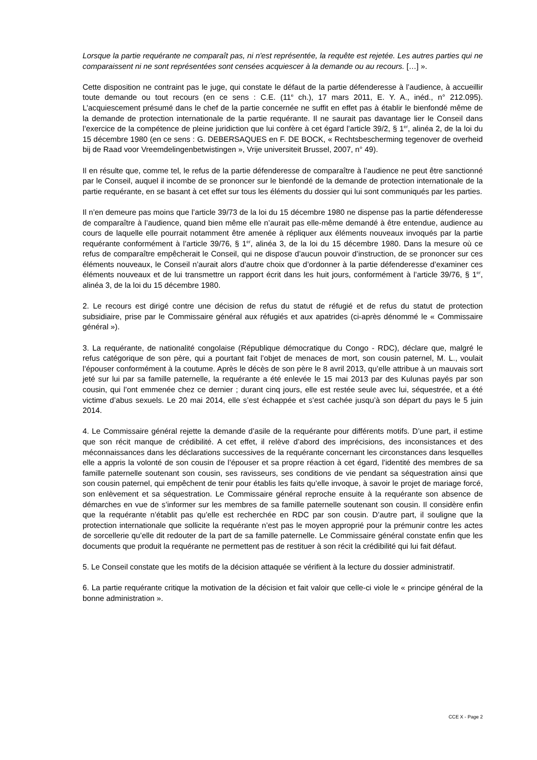Lorsque la partie requérante ne comparaît pas, ni n'est représentée, la requête est rejetée. Les autres parties qui ne comparaissent ni ne sont représentées sont censées acquiescer à la demande ou au recours. […] ».
Cette disposition ne contraint pas le juge, qui constate le défaut de la partie défenderesse à l’audience, à accueillir toute demande ou tout recours (en ce sens : C.E. (11<sup>e</sup> ch.), 17 mars 2011, E. Y. A., inéd., n° 212.095). L’acquiescement présumé dans le chef de la partie concernée ne suffit en effet pas à établir le bienfondé même de la demande de protection internationale de la partie requérante. Il ne saurait pas davantage lier le Conseil dans l’exercice de la compétence de pleine juridiction que lui confère à cet égard l’article 39/2, § 1<sup>er</sup>, alinéa 2, de la loi du 15 décembre 1980 (en ce sens : G. DEBERSAQUES en F. DE BOCK, « Rechtsbescherming tegenover de overheid bij de Raad voor Vreemdelingenbetwistingen », Vrije universiteit Brussel, 2007, n° 49).
Il en résulte que, comme tel, le refus de la partie défenderesse de comparaître à l’audience ne peut être sanctionné par le Conseil, auquel il incombe de se prononcer sur le bienfondé de la demande de protection internationale de la partie requérante, en se basant à cet effet sur tous les éléments du dossier qui lui sont communiqués par les parties.
Il n’en demeure pas moins que l’article 39/73 de la loi du 15 décembre 1980 ne dispense pas la partie défenderesse de comparaître à l’audience, quand bien même elle n’aurait pas elle-même demandé à être entendue, audience au cours de laquelle elle pourrait notamment être amenée à répliquer aux éléments nouveaux invoqués par la partie requérante conformément à l’article 39/76, § 1<sup>er</sup>, alinéa 3, de la loi du 15 décembre 1980. Dans la mesure où ce refus de comparaître empêcherait le Conseil, qui ne dispose d’aucun pouvoir d’instruction, de se prononcer sur ces éléments nouveaux, le Conseil n’aurait alors d’autre choix que d’ordonner à la partie défenderesse d’examiner ces éléments nouveaux et de lui transmettre un rapport écrit dans les huit jours, conformément à l’article 39/76, § 1<sup>er</sup>, alinéa 3, de la loi du 15 décembre 1980.
2. Le recours est dirigé contre une décision de refus du statut de réfugié et de refus du statut de protection subsidiaire, prise par le Commissaire général aux réfugiés et aux apatrides (ci-après dénommé le « Commissaire général »).
3. La requérante, de nationalité congolaise (République démocratique du Congo - RDC), déclare que, malgré le refus catégorique de son père, qui a pourtant fait l’objet de menaces de mort, son cousin paternel, M. L., voulait l’épouser conformément à la coutume. Après le décès de son père le 8 avril 2013, qu’elle attribue à un mauvais sort jeté sur lui par sa famille paternelle, la requérante a été enlevée le 15 mai 2013 par des Kulunas payés par son cousin, qui l’ont emmenée chez ce dernier ; durant cinq jours, elle est restée seule avec lui, séquestrée, et a été victime d’abus sexuels. Le 20 mai 2014, elle s’est échappée et s’est cachée jusqu’à son départ du pays le 5 juin 2014.
4. Le Commissaire général rejette la demande d’asile de la requérante pour différents motifs. D’une part, il estime que son récit manque de crédibilité. A cet effet, il relève d’abord des imprécisions, des inconsistances et des méconnaissances dans les déclarations successives de la requérante concernant les circonstances dans lesquelles elle a appris la volonté de son cousin de l’épouser et sa propre réaction à cet égard, l’identité des membres de sa famille paternelle soutenant son cousin, ses ravisseurs, ses conditions de vie pendant sa séquestration ainsi que son cousin paternel, qui empêchent de tenir pour établis les faits qu’elle invoque, à savoir le projet de mariage forcé, son enlèvement et sa séquestration. Le Commissaire général reproche ensuite à la requérante son absence de démarches en vue de s’informer sur les membres de sa famille paternelle soutenant son cousin. Il considère enfin que la requérante n’établit pas qu’elle est recherchée en RDC par son cousin. D’autre part, il souligne que la protection internationale que sollicite la requérante n’est pas le moyen approprié pour la prémunir contre les actes de sorcellerie qu’elle dit redouter de la part de sa famille paternelle. Le Commissaire général constate enfin que les documents que produit la requérante ne permettent pas de restituer à son récit la crédibilité qui lui fait défaut.
5. Le Conseil constate que les motifs de la décision attaquée se vérifient à la lecture du dossier administratif.
6. La partie requérante critique la motivation de la décision et fait valoir que celle-ci viole le « principe général de la bonne administration ».
CCE X - Page 2